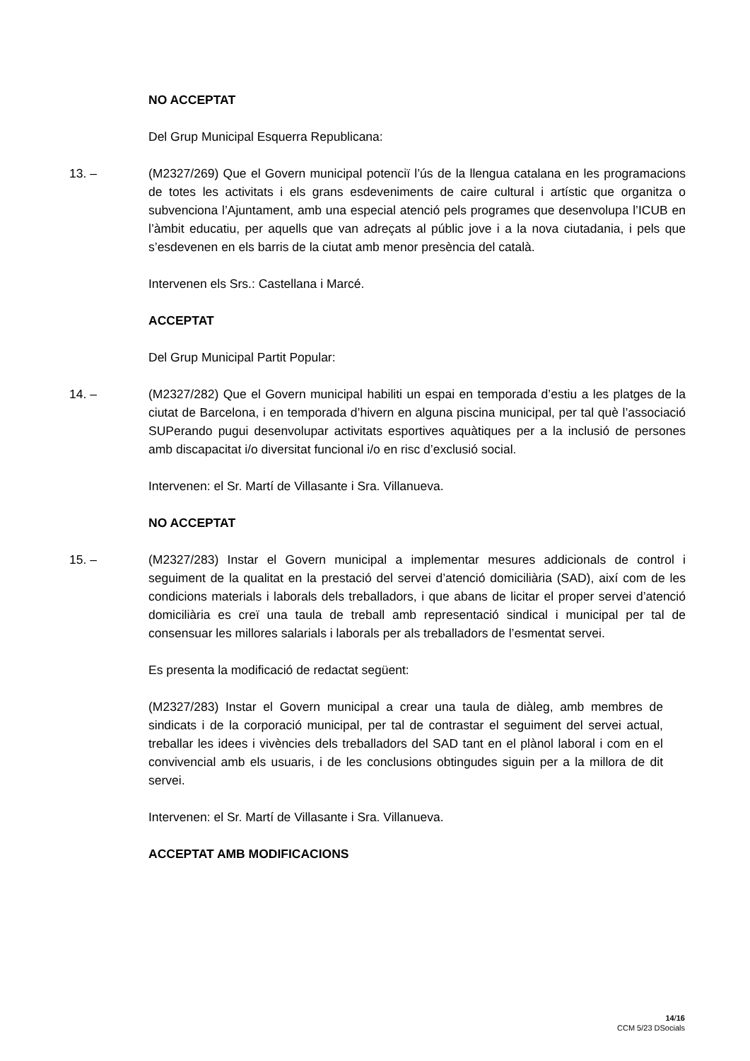NO ACCEPTAT
Del Grup Municipal Esquerra Republicana:
13. – (M2327/269) Que el Govern municipal potenciï l’ús de la llengua catalana en les programacions de totes les activitats i els grans esdeveniments de caire cultural i artístic que organitza o subvenciona l’Ajuntament, amb una especial atenció pels programes que desenvolupa l’ICUB en l’àmbit educatiu, per aquells que van adreçats al públic jove i a la nova ciutadania, i pels que s’esdevenen en els barris de la ciutat amb menor presència del català.
Intervenen els Srs.: Castellana i Marcé.
ACCEPTAT
Del Grup Municipal Partit Popular:
14. – (M2327/282) Que el Govern municipal habiliti un espai en temporada d’estiu a les platges de la ciutat de Barcelona, i en temporada d’hivern en alguna piscina municipal, per tal què l’associació SUPerando pugui desenvolupar activitats esportives aquàtiques per a la inclusió de persones amb discapacitat i/o diversitat funcional i/o en risc d’exclusió social.
Intervenen: el Sr. Martí de Villasante i Sra. Villanueva.
NO ACCEPTAT
15. – (M2327/283) Instar el Govern municipal a implementar mesures addicionals de control i seguiment de la qualitat en la prestació del servei d’atenció domiciliària (SAD), així com de les condicions materials i laborals dels treballadors, i que abans de licitar el proper servei d’atenció domiciliària es creï una taula de treball amb representació sindical i municipal per tal de consensuar les millores salarials i laborals per als treballadors de l’esmentat servei.
Es presenta la modificació de redactat següent:
(M2327/283) Instar el Govern municipal a crear una taula de diàleg, amb membres de sindicats i de la corporació municipal, per tal de contrastar el seguiment del servei actual, treballar les idees i vivències dels treballadors del SAD tant en el plànol laboral i com en el convivencial amb els usuaris, i de les conclusions obtingudes siguin per a la millora de dit servei.
Intervenen: el Sr. Martí de Villasante i Sra. Villanueva.
ACCEPTAT AMB MODIFICACIONS
14/16
CCM 5/23 DSocials